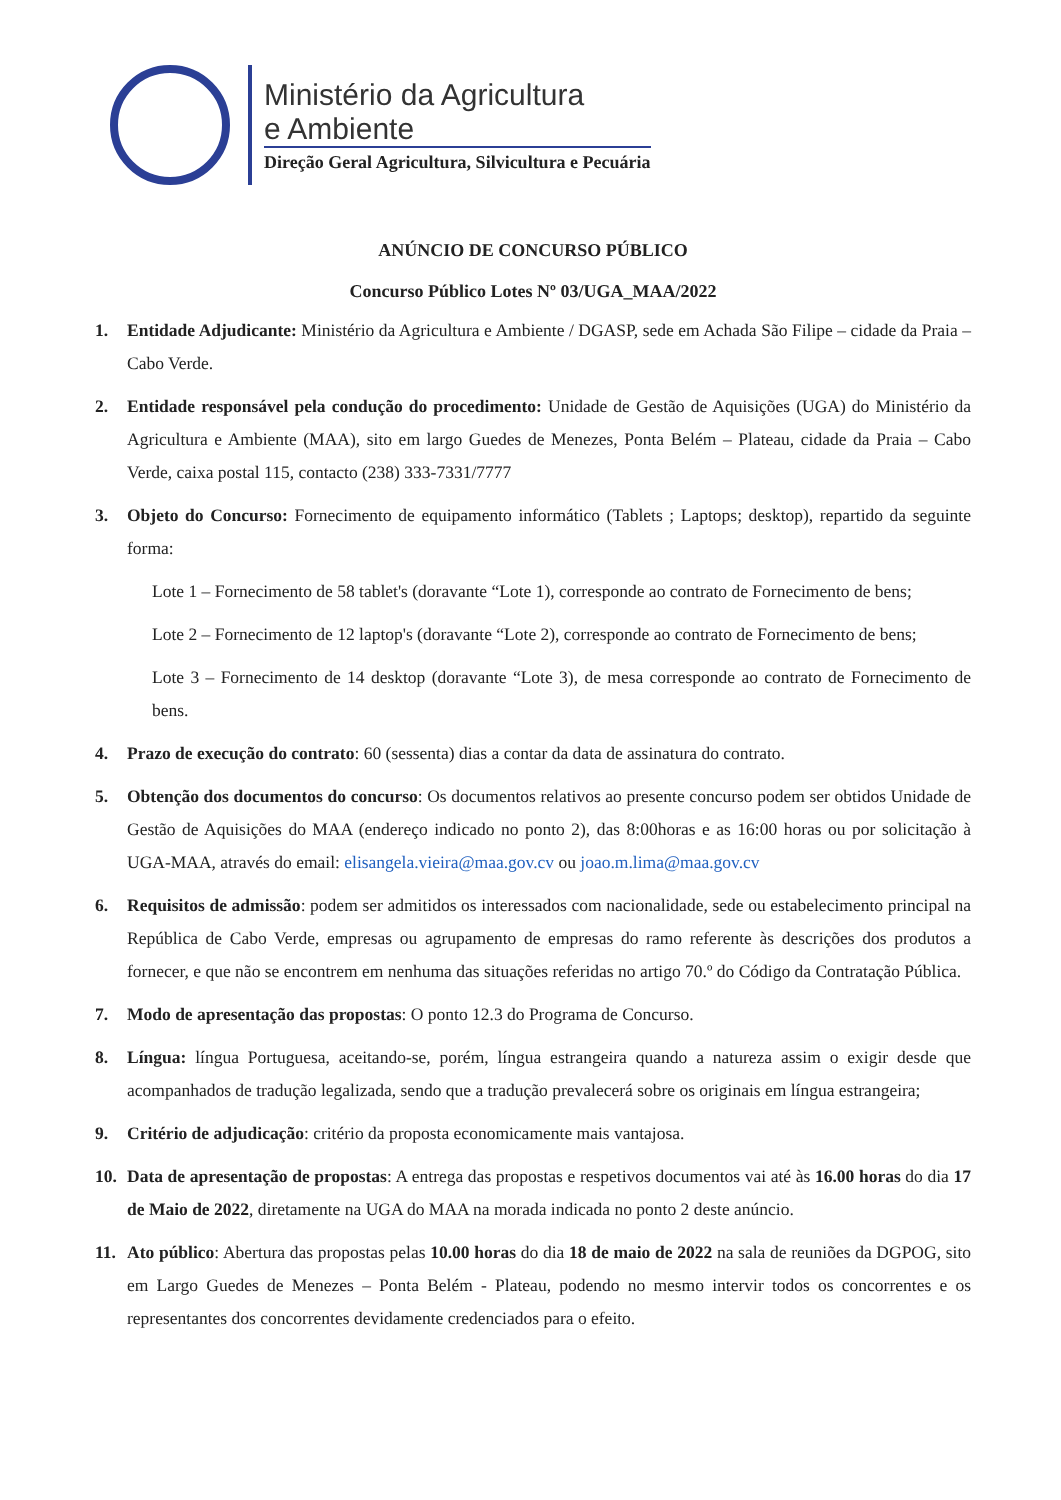Ministério da Agricultura
e Ambiente
Direção Geral Agricultura, Silvicultura e Pecuária
ANÚNCIO DE CONCURSO PÚBLICO
Concurso Público Lotes Nº 03/UGA_MAA/2022
1. Entidade Adjudicante: Ministério da Agricultura e Ambiente / DGASP, sede em Achada São Filipe – cidade da Praia – Cabo Verde.
2. Entidade responsável pela condução do procedimento: Unidade de Gestão de Aquisições (UGA) do Ministério da Agricultura e Ambiente (MAA), sito em largo Guedes de Menezes, Ponta Belém – Plateau, cidade da Praia – Cabo Verde, caixa postal 115, contacto (238) 333-7331/7777
3. Objeto do Concurso: Fornecimento de equipamento informático (Tablets ; Laptops; desktop), repartido da seguinte forma:
Lote 1 – Fornecimento de 58 tablet's (doravante “Lote 1), corresponde ao contrato de Fornecimento de bens;
Lote 2 – Fornecimento de 12 laptop's (doravante “Lote 2), corresponde ao contrato de Fornecimento de bens;
Lote 3 – Fornecimento de 14 desktop (doravante “Lote 3), de mesa corresponde ao contrato de Fornecimento de bens.
4. Prazo de execução do contrato: 60 (sessenta) dias a contar da data de assinatura do contrato.
5. Obtenção dos documentos do concurso: Os documentos relativos ao presente concurso podem ser obtidos Unidade de Gestão de Aquisições do MAA (endereço indicado no ponto 2), das 8:00horas e as 16:00 horas ou por solicitação à UGA-MAA, através do email: elisangela.vieira@maa.gov.cv ou joao.m.lima@maa.gov.cv
6. Requisitos de admissão: podem ser admitidos os interessados com nacionalidade, sede ou estabelecimento principal na República de Cabo Verde, empresas ou agrupamento de empresas do ramo referente às descrições dos produtos a fornecer, e que não se encontrem em nenhuma das situações referidas no artigo 70.º do Código da Contratação Pública.
7. Modo de apresentação das propostas: O ponto 12.3 do Programa de Concurso.
8. Língua: língua Portuguesa, aceitando-se, porém, língua estrangeira quando a natureza assim o exigir desde que acompanhados de tradução legalizada, sendo que a tradução prevalecerá sobre os originais em língua estrangeira;
9. Critério de adjudicação: critério da proposta economicamente mais vantajosa.
10. Data de apresentação de propostas: A entrega das propostas e respetivos documentos vai até às 16.00 horas do dia 17 de Maio de 2022, diretamente na UGA do MAA na morada indicada no ponto 2 deste anúncio.
11. Ato público: Abertura das propostas pelas 10.00 horas do dia 18 de maio de 2022 na sala de reuniões da DGPOG, sito em Largo Guedes de Menezes – Ponta Belém - Plateau, podendo no mesmo intervir todos os concorrentes e os representantes dos concorrentes devidamente credenciados para o efeito.